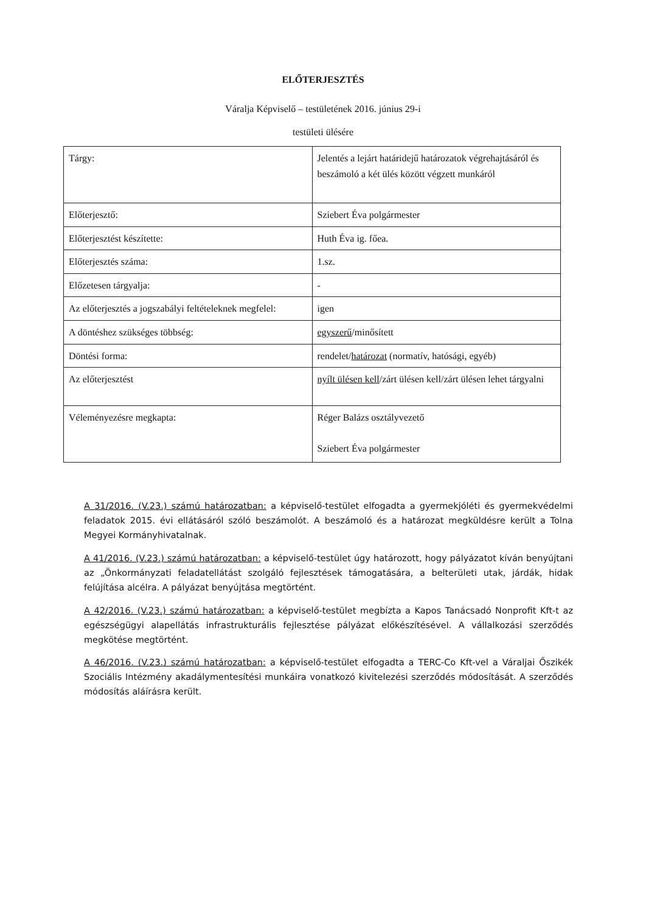ELŐTERJESZTÉS
Váralja Képviselő – testületének 2016. június 29-i
testületi ülésére
| Tárgy: | Jelentés a lejárt határidejű határozatok végrehajtásáról és beszámoló a két ülés között végzett munkáról |
| Előterjesztő: | Sziebert Éva polgármester |
| Előterjesztést készítette: | Huth Éva ig. főea. |
| Előterjesztés száma: | 1.sz. |
| Előzetesen tárgyalja: | - |
| Az előterjesztés a jogszabályi feltételeknek megfelel: | igen |
| A döntéshez szükséges többség: | egyszerű /minősített |
| Döntési forma: | rendelet/ határozat (normatív, hatósági, egyéb) |
| Az előterjesztést | nyílt ülésen kell /zárt ülésen kell/zárt ülésen lehet tárgyalni |
| Véleményezésre megkapta: | Réger Balázs osztályvezető Sziebert Éva polgármester |
A 31/2016. (V.23.) számú határozatban: a képviselő-testület elfogadta a gyermekjóléti és gyermekvédelmi feladatok 2015. évi ellátásáról szóló beszámolót. A beszámoló és a határozat megküldésre került a Tolna Megyei Kormányhivatalnak.
A 41/2016. (V.23.) számú határozatban: a képviselő-testület úgy határozott, hogy pályázatot kíván benyújtani az „Önkormányzati feladatellátást szolgáló fejlesztések támogatására, a belterületi utak, járdák, hidak felújítása alcélra. A pályázat benyújtása megtörtént.
A 42/2016. (V.23.) számú határozatban: a képviselő-testület megbízta a Kapos Tanácsadó Nonprofit Kft-t az egészségügyi alapellátás infrastrukturális fejlesztése pályázat előkészítésével. A vállalkozási szerződés megkötése megtörtént.
A 46/2016. (V.23.) számú határozatban: a képviselő-testület elfogadta a TERC-Co Kft-vel a Váraljai Őszikék Szociális Intézmény akadálymentesítési munkáira vonatkozó kivitelezési szerződés módosítását. A szerződés módosítás aláírásra került.